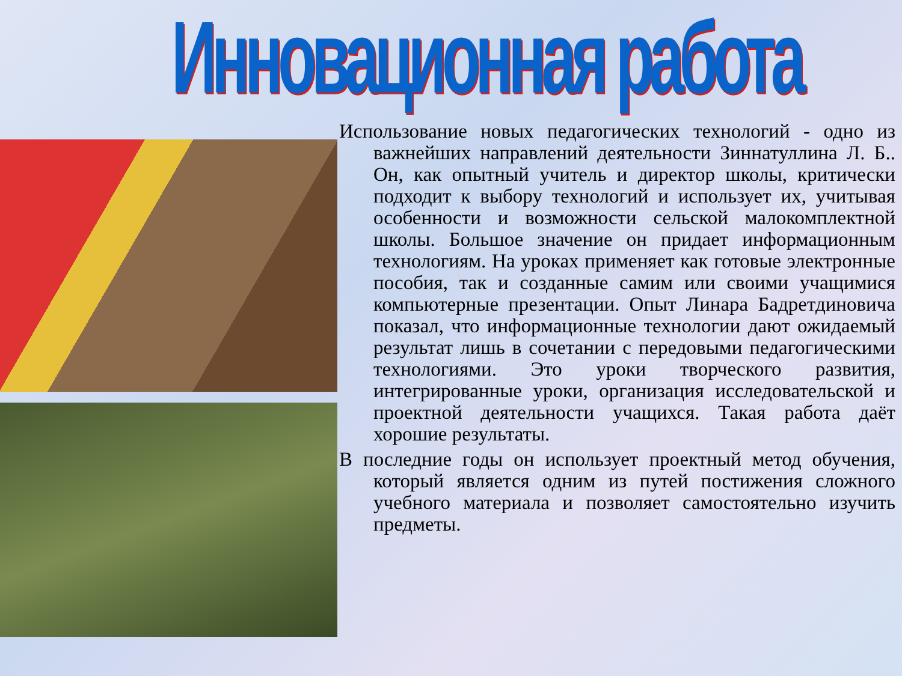Инновационная работа
Использование новых педагогических технологий - одно из важнейших направлений деятельности Зиннатуллина Л. Б.. Он, как опытный учитель и директор школы, критически подходит к выбору технологий и использует их, учитывая особенности и возможности сельской малокомплектной школы. Большое значение он придает информационным технологиям. На уроках применяет как готовые электронные пособия, так и созданные самим или своими учащимися компьютерные презентации. Опыт Линара Бадретдиновича показал, что информационные технологии дают ожидаемый результат лишь в сочетании с передовыми педагогическими технологиями. Это уроки творческого развития, интегрированные уроки, организация исследовательской и проектной деятельности учащихся. Такая работа даёт хорошие результаты.
В последние годы он использует проектный метод обучения, который является одним из путей постижения сложного учебного материала и позволяет самостоятельно изучить предметы.